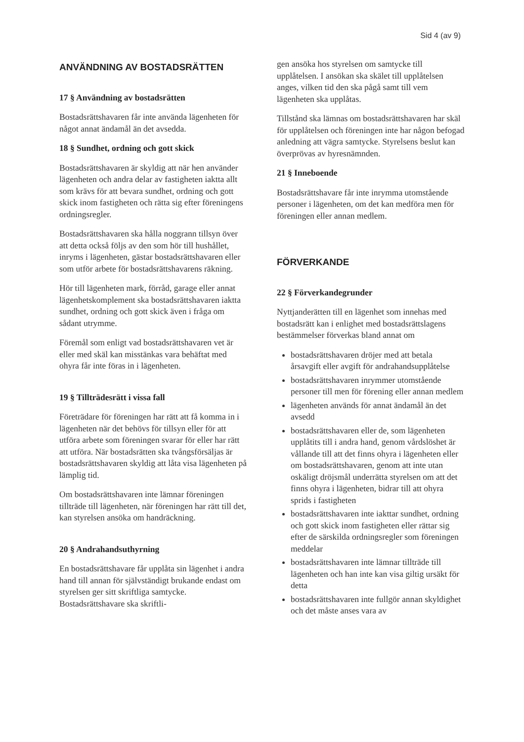Sid 4 (av 9)
ANVÄNDNING AV BOSTADSRÄTTEN
17 § Användning av bostadsrätten
Bostadsrättshavaren får inte använda lägenheten för något annat ändamål än det avsedda.
18 § Sundhet, ordning och gott skick
Bostadsrättshavaren är skyldig att när hen använder lägenheten och andra delar av fastigheten iaktta allt som krävs för att bevara sundhet, ordning och gott skick inom fastigheten och rätta sig efter föreningens ordningsregler.
Bostadsrättshavaren ska hålla noggrann tillsyn över att detta också följs av den som hör till hushållet, inryms i lägenheten, gästar bostadsrättshavaren eller som utför arbete för bostadsrättshavarens räkning.
Hör till lägenheten mark, förråd, garage eller annat lägenhetskomplement ska bostadsrättshavaren iaktta sundhet, ordning och gott skick även i fråga om sådant utrymme.
Föremål som enligt vad bostadsrättshavaren vet är eller med skäl kan misstänkas vara behäftat med ohyra får inte föras in i lägenheten.
19 § Tillträdesrätt i vissa fall
Företrädare för föreningen har rätt att få komma in i lägenheten när det behövs för tillsyn eller för att utföra arbete som föreningen svarar för eller har rätt att utföra. När bostadsrätten ska tvångsförsäljas är bostadsrättshavaren skyldig att låta visa lägenheten på lämplig tid.
Om bostadsrättshavaren inte lämnar föreningen tillträde till lägenheten, när föreningen har rätt till det, kan styrelsen ansöka om handräckning.
20 § Andrahandsuthyrning
En bostadsrättshavare får upplåta sin lägenhet i andra hand till annan för självständigt brukande endast om styrelsen ger sitt skriftliga samtycke. Bostadsrättshavare ska skriftli-
gen ansöka hos styrelsen om samtycke till upplåtelsen. I ansökan ska skälet till upplåtelsen anges, vilken tid den ska pågå samt till vem lägenheten ska upplåtas.
Tillstånd ska lämnas om bostadsrättshavaren har skäl för upplåtelsen och föreningen inte har någon befogad anledning att vägra samtycke. Styrelsens beslut kan överprövas av hyresnämnden.
21 § Inneboende
Bostadsrättshavare får inte inrymma utomstående personer i lägenheten, om det kan medföra men för föreningen eller annan medlem.
FÖRVERKANDE
22 § Förverkandegrunder
Nyttjanderätten till en lägenhet som innehas med bostadsrätt kan i enlighet med bostadsrättslagens bestämmelser förverkas bland annat om
bostadsrättshavaren dröjer med att betala årsavgift eller avgift för andrahandsupplåtelse
bostadsrättshavaren inrymmer utomstående personer till men för förening eller annan medlem
lägenheten används för annat ändamål än det avsedd
bostadsrättshavaren eller de, som lägenheten upplåtits till i andra hand, genom vårdslöshet är vållande till att det finns ohyra i lägenheten eller om bostadsrättshavaren, genom att inte utan oskäligt dröjsmål underrätta styrelsen om att det finns ohyra i lägenheten, bidrar till att ohyra sprids i fastigheten
bostadsrättshavaren inte iakttar sundhet, ordning och gott skick inom fastigheten eller rättar sig efter de särskilda ordningsregler som föreningen meddelar
bostadsrättshavaren inte lämnar tillträde till lägenheten och han inte kan visa giltig ursäkt för detta
bostadsrättshavaren inte fullgör annan skyldighet och det måste anses vara av